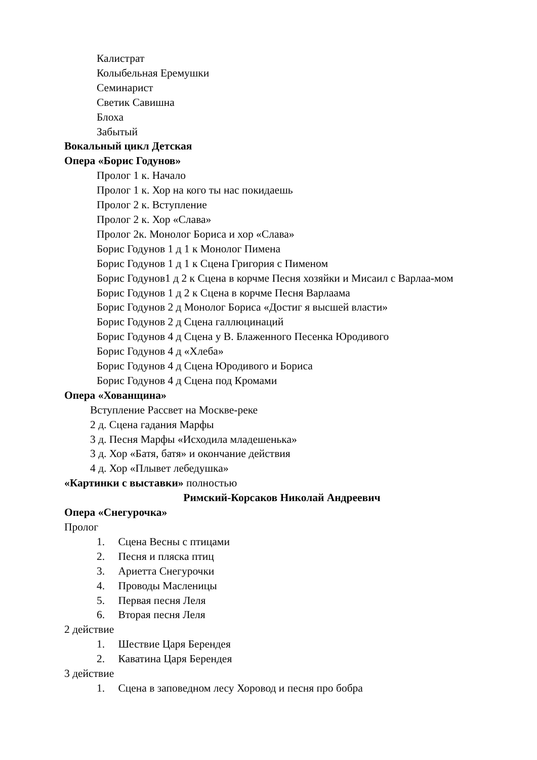Калистрат
Колыбельная Еремушки
Семинарист
Светик Савишна
Блоха
Забытый
Вокальный цикл Детская
Опера «Борис Годунов»
Пролог 1 к. Начало
Пролог 1 к. Хор на кого ты нас покидаешь
Пролог 2 к. Вступление
Пролог 2 к. Хор «Слава»
Пролог 2к. Монолог Бориса и хор «Слава»
Борис Годунов 1 д 1 к Монолог Пимена
Борис Годунов 1 д 1 к Сцена Григория с Пименом
Борис Годунов1 д 2 к Сцена в корчме Песня хозяйки и Мисаил с Варлаа-мом
Борис Годунов 1 д 2 к Сцена в корчме Песня Варлаама
Борис Годунов 2 д Монолог Бориса «Достиг я высшей власти»
Борис Годунов 2 д Сцена галлюцинаций
Борис Годунов 4 д Сцена у В. Блаженного Песенка Юродивого
Борис Годунов 4 д «Хлеба»
Борис Годунов 4 д Сцена Юродивого и Бориса
Борис Годунов 4 д Сцена под Кромами
Опера «Хованщина»
Вступление Рассвет на Москве-реке
2 д. Сцена гадания Марфы
3 д. Песня Марфы «Исходила младешенька»
3 д. Хор «Батя, батя» и окончание действия
4 д. Хор «Плывет лебедушка»
«Картинки с выставки» полностью
Римский-Корсаков Николай Андреевич
Опера «Снегурочка»
Пролог
1. Сцена Весны с птицами
2. Песня и пляска птиц
3. Ариетта Снегурочки
4. Проводы Масленицы
5. Первая песня Леля
6. Вторая песня Леля
2 действие
1. Шествие Царя Берендея
2. Каватина Царя Берендея
3 действие
1. Сцена в заповедном лесу Хоровод и песня про бобра